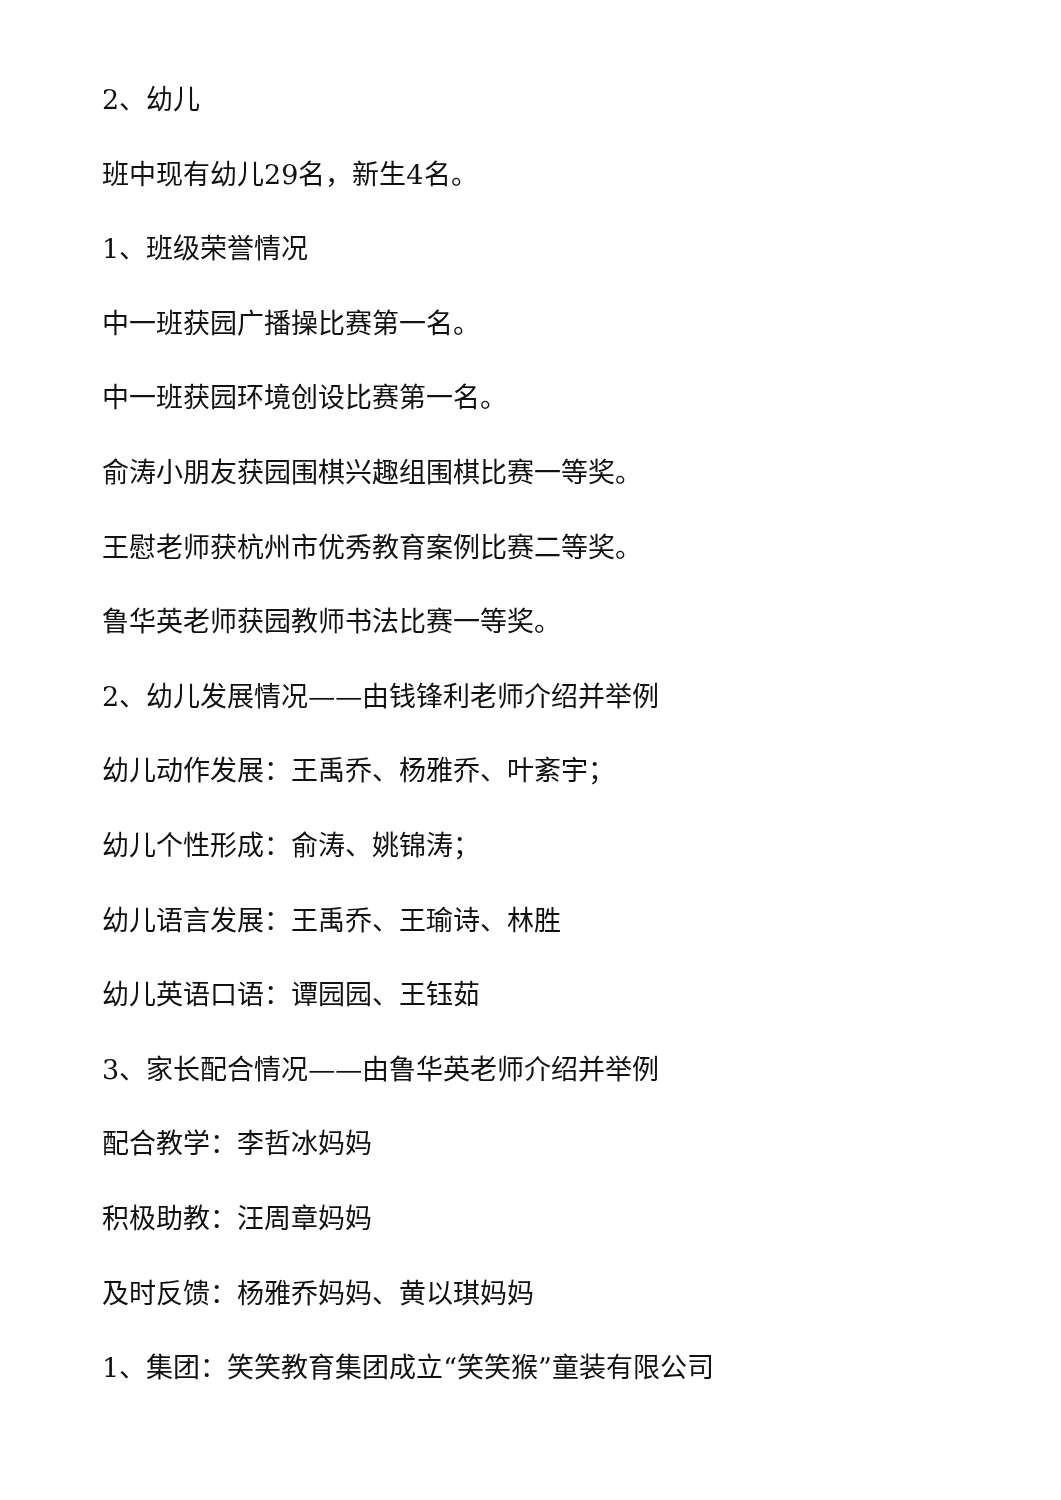2、幼儿
班中现有幼儿29名，新生4名。
1、班级荣誉情况
中一班获园广播操比赛第一名。
中一班获园环境创设比赛第一名。
俞涛小朋友获园围棋兴趣组围棋比赛一等奖。
王慰老师获杭州市优秀教育案例比赛二等奖。
鲁华英老师获园教师书法比赛一等奖。
2、幼儿发展情况——由钱锋利老师介绍并举例
幼儿动作发展：王禹乔、杨雅乔、叶紊宇；
幼儿个性形成：俞涛、姚锦涛；
幼儿语言发展：王禹乔、王瑜诗、林胜
幼儿英语口语：谭园园、王钰茹
3、家长配合情况——由鲁华英老师介绍并举例
配合教学：李哲冰妈妈
积极助教：汪周章妈妈
及时反馈：杨雅乔妈妈、黄以琪妈妈
1、集团：笑笑教育集团成立“笑笑猴”童装有限公司